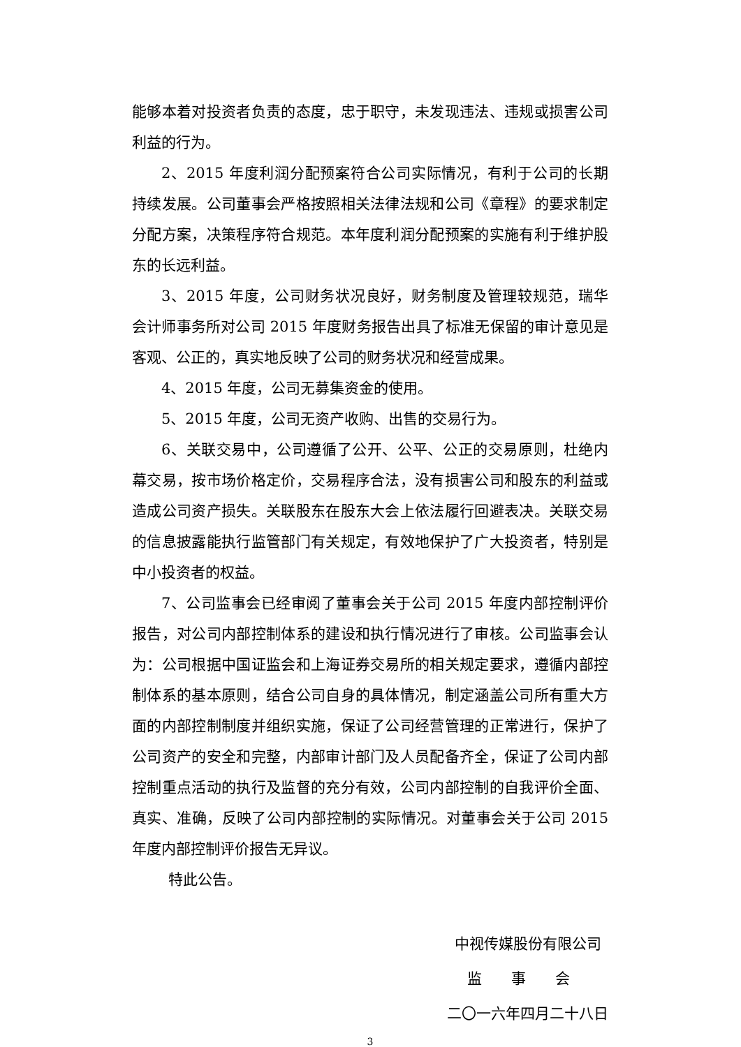能够本着对投资者负责的态度，忠于职守，未发现违法、违规或损害公司利益的行为。
2、2015 年度利润分配预案符合公司实际情况，有利于公司的长期持续发展。公司董事会严格按照相关法律法规和公司《章程》的要求制定分配方案，决策程序符合规范。本年度利润分配预案的实施有利于维护股东的长远利益。
3、2015 年度，公司财务状况良好，财务制度及管理较规范，瑞华会计师事务所对公司 2015 年度财务报告出具了标准无保留的审计意见是客观、公正的，真实地反映了公司的财务状况和经营成果。
4、2015 年度，公司无募集资金的使用。
5、2015 年度，公司无资产收购、出售的交易行为。
6、关联交易中，公司遵循了公开、公平、公正的交易原则，杜绝内幕交易，按市场价格定价，交易程序合法，没有损害公司和股东的利益或造成公司资产损失。关联股东在股东大会上依法履行回避表决。关联交易的信息披露能执行监管部门有关规定，有效地保护了广大投资者，特别是中小投资者的权益。
7、公司监事会已经审阅了董事会关于公司 2015 年度内部控制评价报告，对公司内部控制体系的建设和执行情况进行了审核。公司监事会认为：公司根据中国证监会和上海证券交易所的相关规定要求，遵循内部控制体系的基本原则，结合公司自身的具体情况，制定涵盖公司所有重大方面的内部控制制度并组织实施，保证了公司经营管理的正常进行，保护了公司资产的安全和完整，内部审计部门及人员配备齐全，保证了公司内部控制重点活动的执行及监督的充分有效，公司内部控制的自我评价全面、真实、准确，反映了公司内部控制的实际情况。对董事会关于公司 2015 年度内部控制评价报告无异议。
特此公告。
中视传媒股份有限公司
监　　事　　会
二〇一六年四月二十八日
3